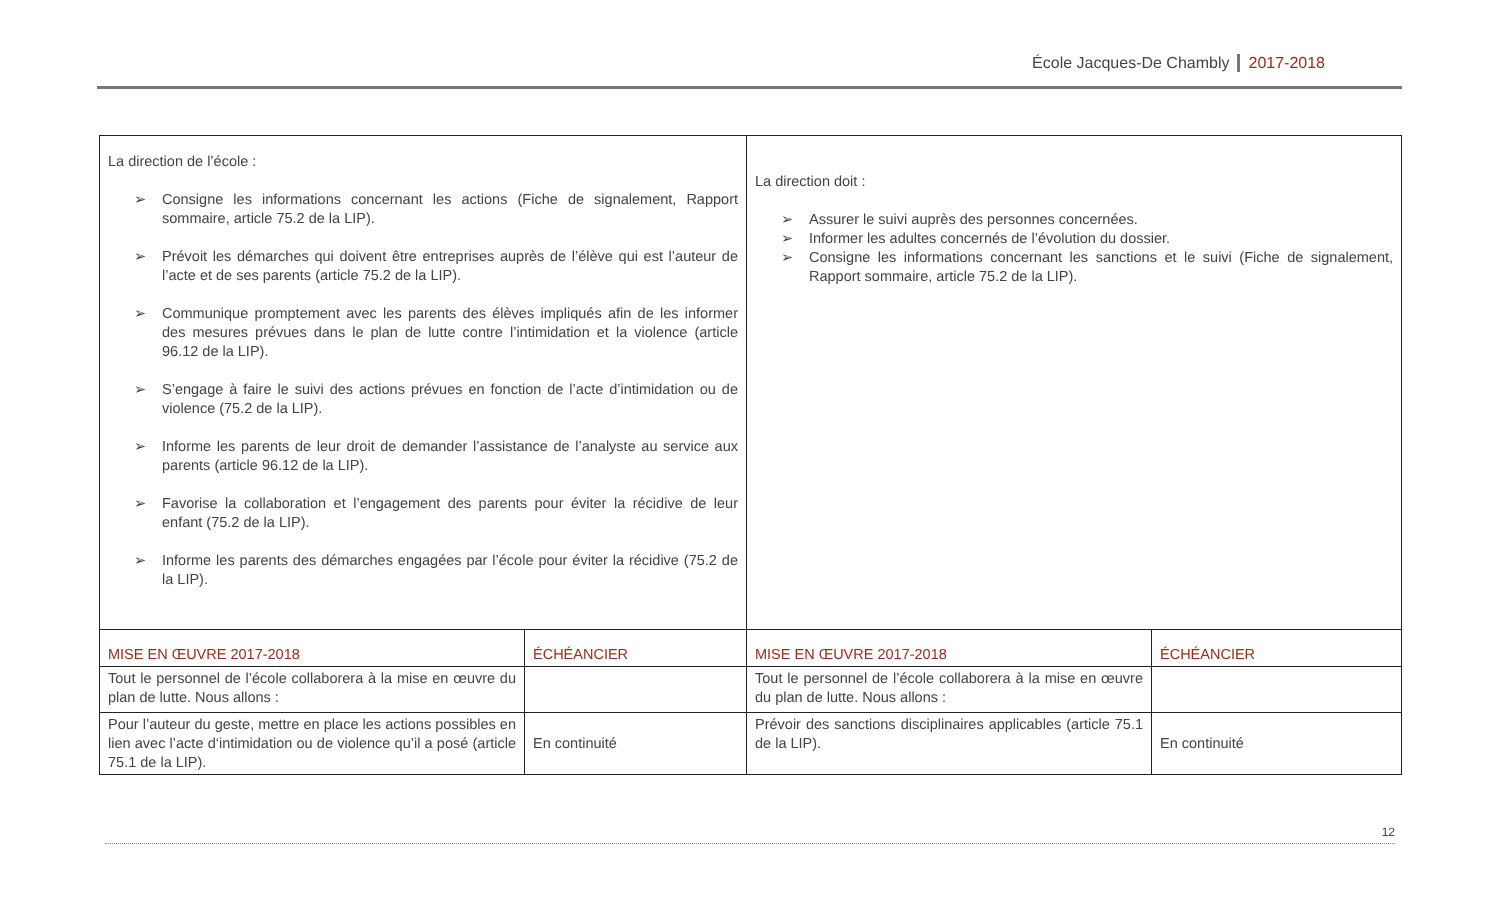École Jacques-De Chambly 2017-2018
| La direction de l’école : ➢ Consigne les informations concernant les actions (Fiche de signalement, Rapport sommaire, article 75.2 de la LIP). ➢ Prévoit les démarches qui doivent être entreprises auprès de l’élève qui est l’auteur de l’acte et de ses parents (article 75.2 de la LIP). ➢ Communique promptement avec les parents des élèves impliqués afin de les informer des mesures prévues dans le plan de lutte contre l’intimidation et la violence (article 96.12 de la LIP). ➢ S’engage à faire le suivi des actions prévues en fonction de l’acte d’intimidation ou de violence (75.2 de la LIP). ➢ Informe les parents de leur droit de demander l’assistance de l’analyste au service aux parents (article 96.12 de la LIP). ➢ Favorise la collaboration et l’engagement des parents pour éviter la récidive de leur enfant (75.2 de la LIP). ➢ Informe les parents des démarches engagées par l’école pour éviter la récidive (75.2 de la LIP). | | La direction doit : ➢ Assurer le suivi auprès des personnes concernées. ➢ Informer les adultes concernés de l’évolution du dossier. ➢ Consigne les informations concernant les sanctions et le suivi (Fiche de signalement, Rapport sommaire, article 75.2 de la LIP). | |
| MISE EN ŒUVRE 2017-2018 | ÉCHÉANCIER | MISE EN ŒUVRE 2017-2018 | ÉCHÉANCIER |
| Tout le personnel de l’école collaborera à la mise en œuvre du plan de lutte. Nous allons : | | Tout le personnel de l’école collaborera à la mise en œuvre du plan de lutte. Nous allons : | |
| Pour l’auteur du geste, mettre en place les actions possibles en lien avec l’acte d‘intimidation ou de violence qu’il a posé (article 75.1 de la LIP). | En continuité | Prévoir des sanctions disciplinaires applicables (article 75.1 de la LIP). | En continuité |
12